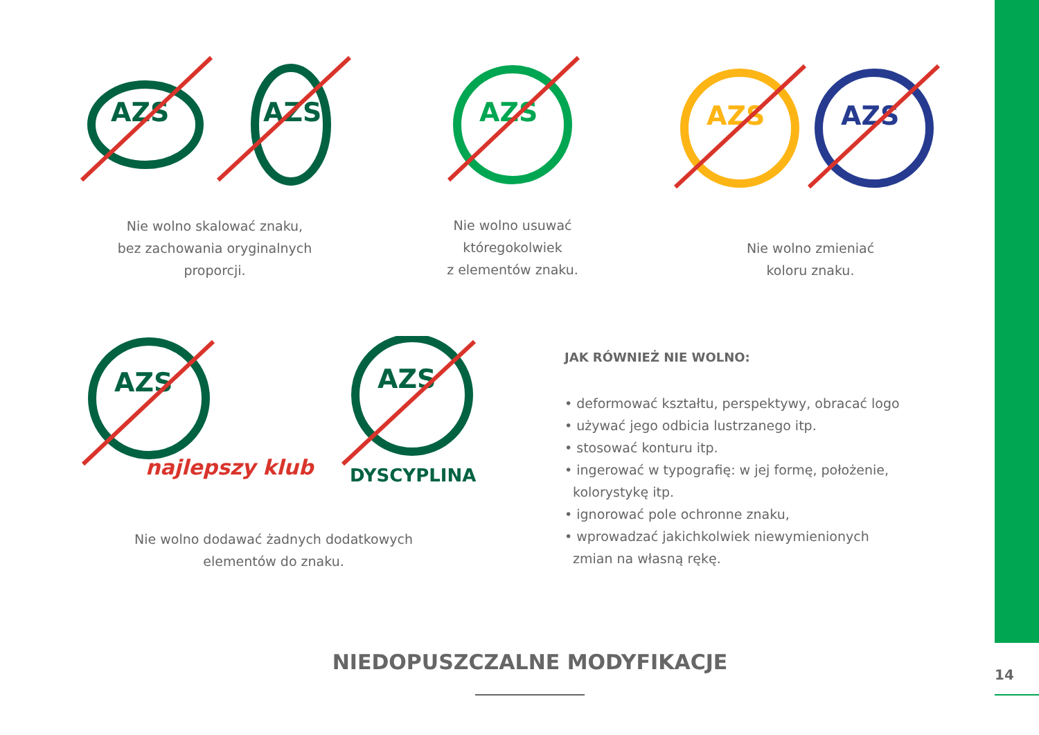AZS
AZS
AZS
AZS
AZS
Nie wolno skalować znaku,
bez zachowania oryginalnych
proporcji.
Nie wolno usuwać
któregokolwiek
z elementów znaku.
Nie wolno zmieniać
koloru znaku.
AZS
najlepszy klub
AZS
DYSCYPLINA
Nie wolno dodawać żadnych dodatkowych
elementów do znaku.
JAK RÓWNIEŻ NIE WOLNO:
• deformować kształtu, perspektywy, obracać logo
• używać jego odbicia lustrzanego itp.
• stosować konturu itp.
• ingerować w typografię: w jej formę, położenie,
kolorystykę itp.
• ignorować pole ochronne znaku,
• wprowadzać jakichkolwiek niewymienionych
zmian na własną rękę.
NIEDOPUSZCZALNE MODYFIKACJE
14